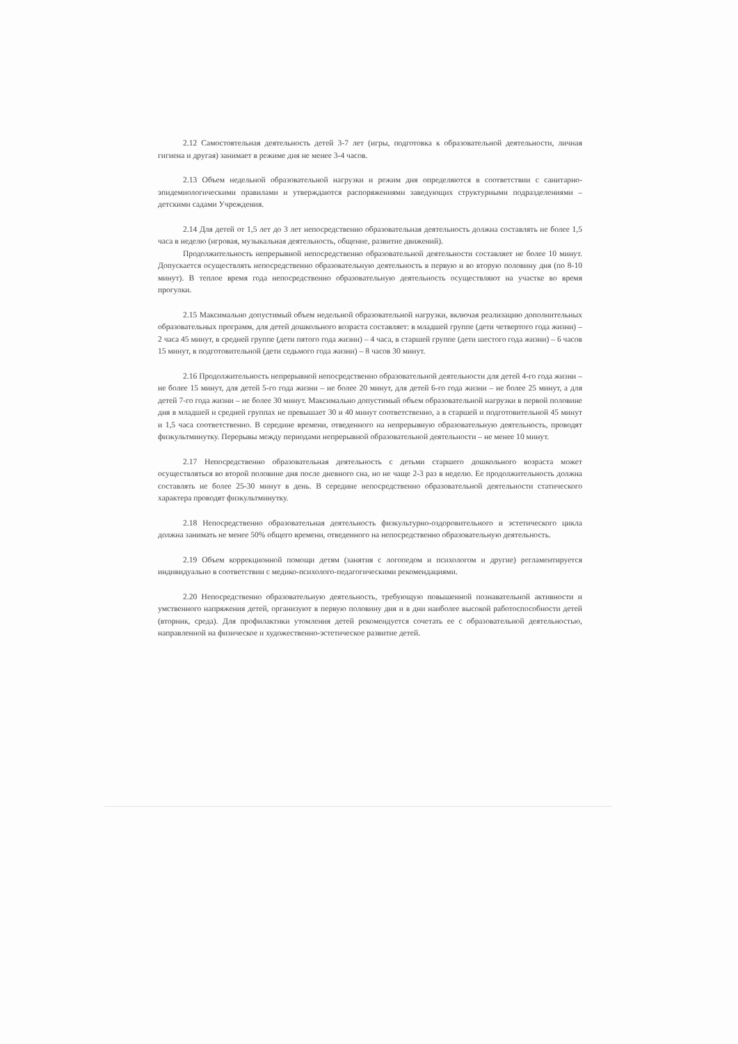2.12 Самостоятельная деятельность детей 3-7 лет (игры, подготовка к образовательной деятельности, личная гигиена и другая) занимает в режиме дня не менее 3-4 часов.
2.13 Объем недельной образовательной нагрузки и режим дня определяются в соответствии с санитарно-эпидемиологическими правилами и утверждаются распоряжениями заведующих структурными подразделениями – детскими садами Учреждения.
2.14 Для детей от 1,5 лет до 3 лет непосредственно образовательная деятельность должна составлять не более 1,5 часа в неделю (игровая, музыкальная деятельность, общение, развитие движений).
Продолжительность непрерывной непосредственно образовательной деятельности составляет не более 10 минут. Допускается осуществлять непосредственно образовательную деятельность в первую и во вторую половину дня (по 8-10 минут). В теплое время года непосредственно образовательную деятельность осуществляют на участке во время прогулки.
2.15 Максимально допустимый объем недельной образовательной нагрузки, включая реализацию дополнительных образовательных программ, для детей дошкольного возраста составляет: в младшей группе (дети четвертого года жизни) – 2 часа 45 минут, в средней группе (дети пятого года жизни) – 4 часа, в старшей группе (дети шестого года жизни) – 6 часов 15 минут, в подготовительной (дети седьмого года жизни) – 8 часов 30 минут.
2.16 Продолжительность непрерывной непосредственно образовательной деятельности для детей 4-го года жизни – не более 15 минут, для детей 5-го года жизни – не более 20 минут, для детей 6-го года жизни – не более 25 минут, а для детей 7-го года жизни – не более 30 минут. Максимально допустимый объем образовательной нагрузки в первой половине дня в младшей и средней группах не превышает 30 и 40 минут соответственно, а в старшей и подготовительной 45 минут и 1,5 часа соответственно. В середине времени, отведенного на непрерывную образовательную деятельность, проводят физкультминутку. Перерывы между периодами непрерывной образовательной деятельности – не менее 10 минут.
2.17 Непосредственно образовательная деятельность с детьми старшего дошкольного возраста может осуществляться во второй половине дня после дневного сна, но не чаще 2-3 раз в неделю. Ее продолжительность должна составлять не более 25-30 минут в день. В середине непосредственно образовательной деятельности статического характера проводят физкультминутку.
2.18 Непосредственно образовательная деятельность физкультурно-оздоровительного и эстетического цикла должна занимать не менее 50% общего времени, отведенного на непосредственно образовательную деятельность.
2.19 Объем коррекционной помощи детям (занятия с логопедом и психологом и другие) регламентируется индивидуально в соответствии с медико-психолого-педагогическими рекомендациями.
2.20 Непосредственно образовательную деятельность, требующую повышенной познавательной активности и умственного напряжения детей, организуют в первую половину дня и в дни наиболее высокой работоспособности детей (вторник, среда). Для профилактики утомления детей рекомендуется сочетать ее с образовательной деятельностью, направленной на физическое и художественно-эстетическое развитие детей.